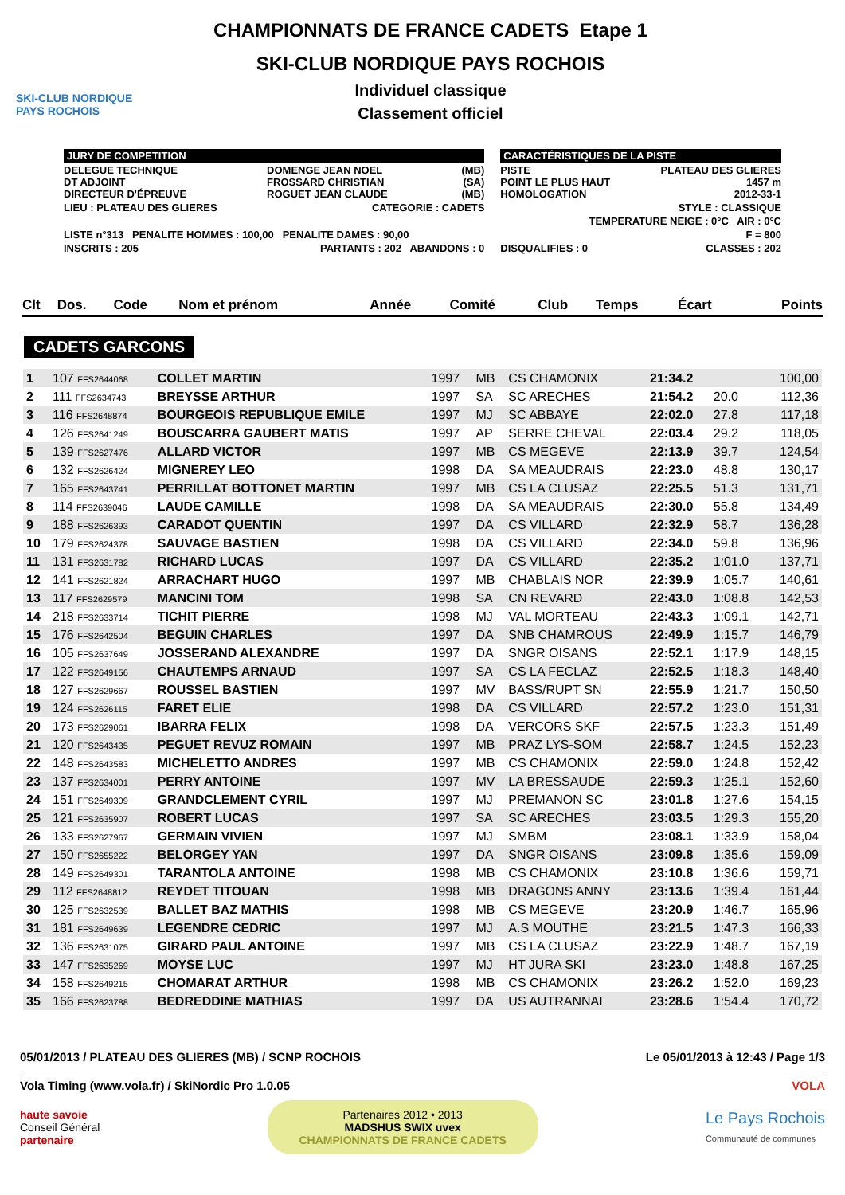SKI-CLUB NORDIQUE
PAYS ROCHOIS
CHAMPIONNATS DE FRANCE CADETS Etape 1
SKI-CLUB NORDIQUE PAYS ROCHOIS
Individuel classique
Classement officiel
| JURY DE COMPETITION | | | | CARACTÉRISTIQUES DE LA PISTE | |
| DELEGUE TECHNIQUE DT ADJOINT DIRECTEUR D'ÉPREUVE | DOMENGE JEAN NOEL FROSSARD CHRISTIAN ROGUET JEAN CLAUDE | (MB) (SA) (MB) | | PISTE POINT LE PLUS HAUT HOMOLOGATION | PLATEAU DES GLIERES 1457 m 2012-33-1 |
| LIEU : PLATEAU DES GLIERES | CATEGORIE : CADETS | | | STYLE : CLASSIQUE | |
| TEMPERATURE NEIGE : 0°C AIR : 0°C | | | | | |
| LISTE n°313 PENALITE HOMMES : 100,00 PENALITE DAMES : 90,00 | | | | F = 800 | |
| INSCRITS : 205 | PARTANTS : 202 ABANDONS : 0 | | | DISQUALIFIES : 0 | CLASSES : 202 |
| Clt | Dos. | Code | Nom et prénom | Année | Comité | Club | Temps | Écart | Points |
| --- | --- | --- | --- | --- | --- | --- | --- | --- | --- |
CADETS GARCONS
| 1 | 107 FFS2644068 | COLLET MARTIN | 1997 | MB | CS CHAMONIX | 21:34.2 | | 100,00 |
| 2 | 111 FFS2634743 | BREYSSE ARTHUR | 1997 | SA | SC ARECHES | 21:54.2 | 20.0 | 112,36 |
| 3 | 116 FFS2648874 | BOURGEOIS REPUBLIQUE EMILE | 1997 | MJ | SC ABBAYE | 22:02.0 | 27.8 | 117,18 |
| 4 | 126 FFS2641249 | BOUSCARRA GAUBERT MATIS | 1997 | AP | SERRE CHEVAL | 22:03.4 | 29.2 | 118,05 |
| 5 | 139 FFS2627476 | ALLARD VICTOR | 1997 | MB | CS MEGEVE | 22:13.9 | 39.7 | 124,54 |
| 6 | 132 FFS2626424 | MIGNEREY LEO | 1998 | DA | SA MEAUDRAIS | 22:23.0 | 48.8 | 130,17 |
| 7 | 165 FFS2643741 | PERRILLAT BOTTONET MARTIN | 1997 | MB | CS LA CLUSAZ | 22:25.5 | 51.3 | 131,71 |
| 8 | 114 FFS2639046 | LAUDE CAMILLE | 1998 | DA | SA MEAUDRAIS | 22:30.0 | 55.8 | 134,49 |
| 9 | 188 FFS2626393 | CARADOT QUENTIN | 1997 | DA | CS VILLARD | 22:32.9 | 58.7 | 136,28 |
| 10 | 179 FFS2624378 | SAUVAGE BASTIEN | 1998 | DA | CS VILLARD | 22:34.0 | 59.8 | 136,96 |
| 11 | 131 FFS2631782 | RICHARD LUCAS | 1997 | DA | CS VILLARD | 22:35.2 | 1:01.0 | 137,71 |
| 12 | 141 FFS2621824 | ARRACHART HUGO | 1997 | MB | CHABLAIS NOR | 22:39.9 | 1:05.7 | 140,61 |
| 13 | 117 FFS2629579 | MANCINI TOM | 1998 | SA | CN REVARD | 22:43.0 | 1:08.8 | 142,53 |
| 14 | 218 FFS2633714 | TICHIT PIERRE | 1998 | MJ | VAL MORTEAU | 22:43.3 | 1:09.1 | 142,71 |
| 15 | 176 FFS2642504 | BEGUIN CHARLES | 1997 | DA | SNB CHAMROUS | 22:49.9 | 1:15.7 | 146,79 |
| 16 | 105 FFS2637649 | JOSSERAND ALEXANDRE | 1997 | DA | SNGR OISANS | 22:52.1 | 1:17.9 | 148,15 |
| 17 | 122 FFS2649156 | CHAUTEMPS ARNAUD | 1997 | SA | CS LA FECLAZ | 22:52.5 | 1:18.3 | 148,40 |
| 18 | 127 FFS2629667 | ROUSSEL BASTIEN | 1997 | MV | BASS/RUPT SN | 22:55.9 | 1:21.7 | 150,50 |
| 19 | 124 FFS2626115 | FARET ELIE | 1998 | DA | CS VILLARD | 22:57.2 | 1:23.0 | 151,31 |
| 20 | 173 FFS2629061 | IBARRA FELIX | 1998 | DA | VERCORS SKF | 22:57.5 | 1:23.3 | 151,49 |
| 21 | 120 FFS2643435 | PEGUET REVUZ ROMAIN | 1997 | MB | PRAZ LYS-SOM | 22:58.7 | 1:24.5 | 152,23 |
| 22 | 148 FFS2643583 | MICHELETTO ANDRES | 1997 | MB | CS CHAMONIX | 22:59.0 | 1:24.8 | 152,42 |
| 23 | 137 FFS2634001 | PERRY ANTOINE | 1997 | MV | LA BRESSAUDE | 22:59.3 | 1:25.1 | 152,60 |
| 24 | 151 FFS2649309 | GRANDCLEMENT CYRIL | 1997 | MJ | PREMANON SC | 23:01.8 | 1:27.6 | 154,15 |
| 25 | 121 FFS2635907 | ROBERT LUCAS | 1997 | SA | SC ARECHES | 23:03.5 | 1:29.3 | 155,20 |
| 26 | 133 FFS2627967 | GERMAIN VIVIEN | 1997 | MJ | SMBM | 23:08.1 | 1:33.9 | 158,04 |
| 27 | 150 FFS2655222 | BELORGEY YAN | 1997 | DA | SNGR OISANS | 23:09.8 | 1:35.6 | 159,09 |
| 28 | 149 FFS2649301 | TARANTOLA ANTOINE | 1998 | MB | CS CHAMONIX | 23:10.8 | 1:36.6 | 159,71 |
| 29 | 112 FFS2648812 | REYDET TITOUAN | 1998 | MB | DRAGONS ANNY | 23:13.6 | 1:39.4 | 161,44 |
| 30 | 125 FFS2632539 | BALLET BAZ MATHIS | 1998 | MB | CS MEGEVE | 23:20.9 | 1:46.7 | 165,96 |
| 31 | 181 FFS2649639 | LEGENDRE CEDRIC | 1997 | MJ | A.S MOUTHE | 23:21.5 | 1:47.3 | 166,33 |
| 32 | 136 FFS2631075 | GIRARD PAUL ANTOINE | 1997 | MB | CS LA CLUSAZ | 23:22.9 | 1:48.7 | 167,19 |
| 33 | 147 FFS2635269 | MOYSE LUC | 1997 | MJ | HT JURA SKI | 23:23.0 | 1:48.8 | 167,25 |
| 34 | 158 FFS2649215 | CHOMARAT ARTHUR | 1998 | MB | CS CHAMONIX | 23:26.2 | 1:52.0 | 169,23 |
| 35 | 166 FFS2623788 | BEDREDDINE MATHIAS | 1997 | DA | US AUTRANNAI | 23:28.6 | 1:54.4 | 170,72 |
05/01/2013 / PLATEAU DES GLIERES (MB) / SCNP ROCHOIS Le 05/01/2013 à 12:43 / Page 1/3
Vola Timing (www.vola.fr) / SkiNordic Pro 1.0.05 VOLA
haute savoie
Conseil Général
partenaire Partenaires 2012 • 2013
MADSHUS SWIX uvex
CHAMPIONNATS DE FRANCE CADETS Le Pays Rochois
Communauté de communes